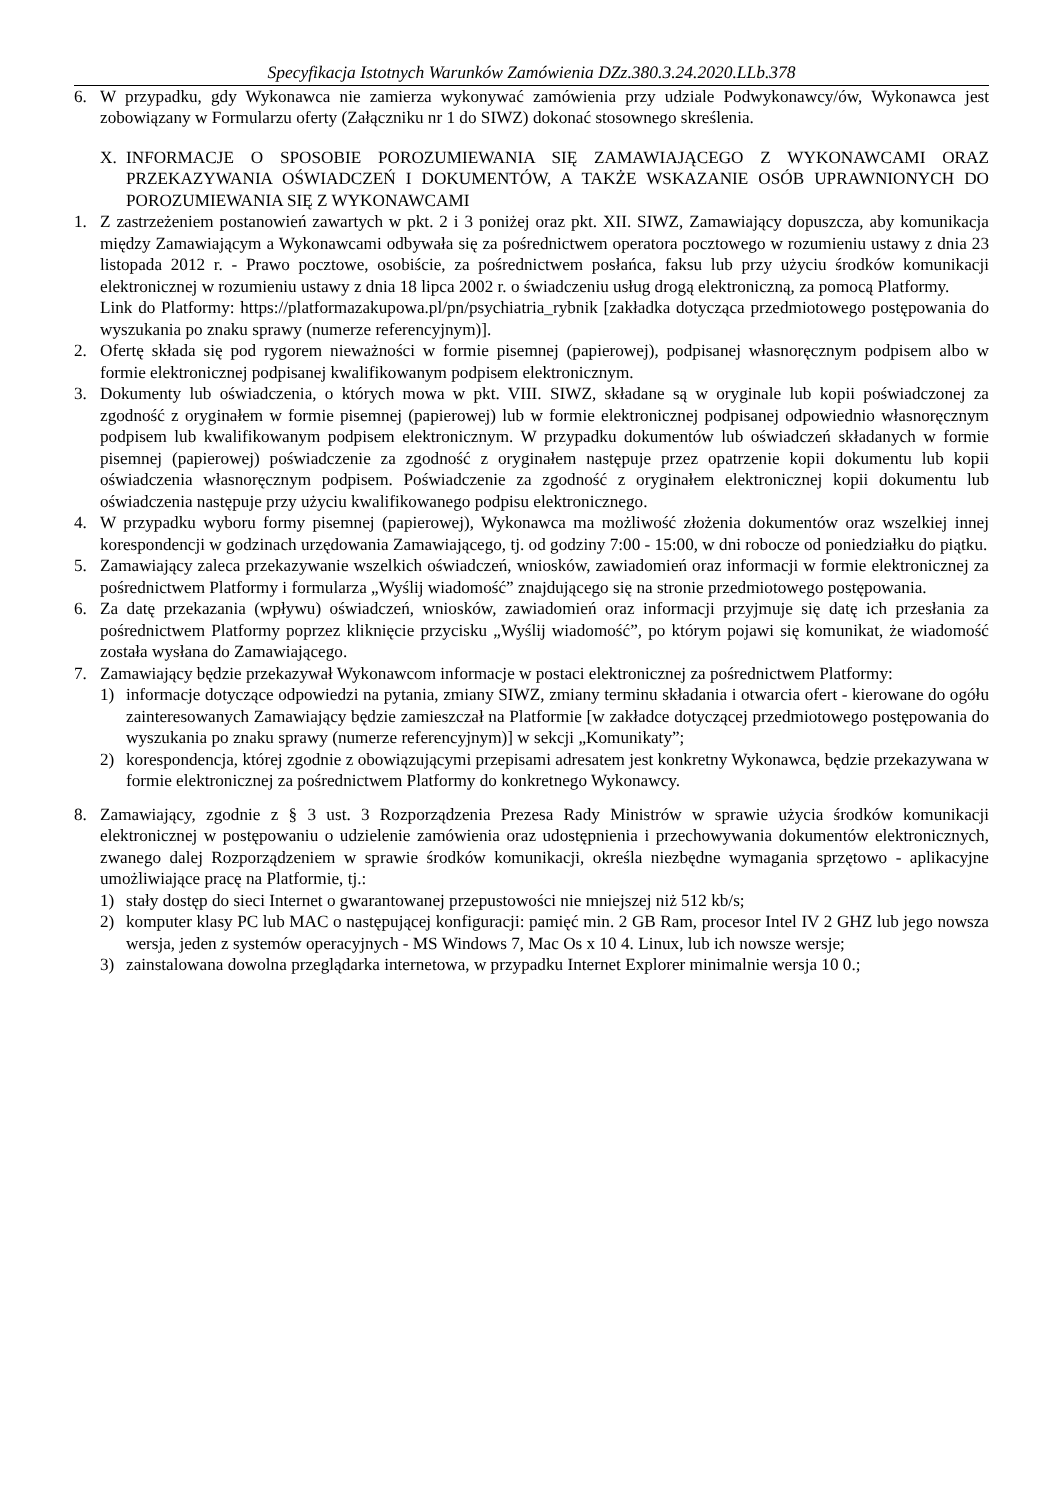Specyfikacja Istotnych Warunków Zamówienia DZz.380.3.24.2020.LLb.378
6. W przypadku, gdy Wykonawca nie zamierza wykonywać zamówienia przy udziale Podwykonawcy/ów, Wykonawca jest zobowiązany w Formularzu oferty (Załączniku nr 1 do SIWZ) dokonać stosownego skreślenia.
X. INFORMACJE O SPOSOBIE POROZUMIEWANIA SIĘ ZAMAWIAJĄCEGO Z WYKONAWCAMI ORAZ PRZEKAZYWANIA OŚWIADCZEŃ I DOKUMENTÓW, A TAKŻE WSKAZANIE OSÓB UPRAWNIONYCH DO POROZUMIEWANIA SIĘ Z WYKONAWCAMI
1. Z zastrzeżeniem postanowień zawartych w pkt. 2 i 3 poniżej oraz pkt. XII. SIWZ, Zamawiający dopuszcza, aby komunikacja między Zamawiającym a Wykonawcami odbywała się za pośrednictwem operatora pocztowego w rozumieniu ustawy z dnia 23 listopada 2012 r. - Prawo pocztowe, osobiście, za pośrednictwem posłańca, faksu lub przy użyciu środków komunikacji elektronicznej w rozumieniu ustawy z dnia 18 lipca 2002 r. o świadczeniu usług drogą elektroniczną, za pomocą Platformy.
Link do Platformy: https://platformazakupowa.pl/pn/psychiatria_rybnik [zakładka dotycząca przedmiotowego postępowania do wyszukania po znaku sprawy (numerze referencyjnym)].
2. Ofertę składa się pod rygorem nieważności w formie pisemnej (papierowej), podpisanej własnoręcznym podpisem albo w formie elektronicznej podpisanej kwalifikowanym podpisem elektronicznym.
3. Dokumenty lub oświadczenia, o których mowa w pkt. VIII. SIWZ, składane są w oryginale lub kopii poświadczonej za zgodność z oryginałem w formie pisemnej (papierowej) lub w formie elektronicznej podpisanej odpowiednio własnoręcznym podpisem lub kwalifikowanym podpisem elektronicznym. W przypadku dokumentów lub oświadczeń składanych w formie pisemnej (papierowej) poświadczenie za zgodność z oryginałem następuje przez opatrzenie kopii dokumentu lub kopii oświadczenia własnoręcznym podpisem. Poświadczenie za zgodność z oryginałem elektronicznej kopii dokumentu lub oświadczenia następuje przy użyciu kwalifikowanego podpisu elektronicznego.
4. W przypadku wyboru formy pisemnej (papierowej), Wykonawca ma możliwość złożenia dokumentów oraz wszelkiej innej korespondencji w godzinach urzędowania Zamawiającego, tj. od godziny 7:00 - 15:00, w dni robocze od poniedziałku do piątku.
5. Zamawiający zaleca przekazywanie wszelkich oświadczeń, wniosków, zawiadomień oraz informacji w formie elektronicznej za pośrednictwem Platformy i formularza „Wyślij wiadomość” znajdującego się na stronie przedmiotowego postępowania.
6. Za datę przekazania (wpływu) oświadczeń, wniosków, zawiadomień oraz informacji przyjmuje się datę ich przesłania za pośrednictwem Platformy poprzez kliknięcie przycisku „Wyślij wiadomość”, po którym pojawi się komunikat, że wiadomość została wysłana do Zamawiającego.
7. Zamawiający będzie przekazywał Wykonawcom informacje w postaci elektronicznej za pośrednictwem Platformy:
1) informacje dotyczące odpowiedzi na pytania, zmiany SIWZ, zmiany terminu składania i otwarcia ofert - kierowane do ogółu zainteresowanych Zamawiający będzie zamieszczał na Platformie [w zakładce dotyczącej przedmiotowego postępowania do wyszukania po znaku sprawy (numerze referencyjnym)] w sekcji „Komunikaty”;
2) korespondencja, której zgodnie z obowiązującymi przepisami adresatem jest konkretny Wykonawca, będzie przekazywana w formie elektronicznej za pośrednictwem Platformy do konkretnego Wykonawcy.
8. Zamawiający, zgodnie z § 3 ust. 3 Rozporządzenia Prezesa Rady Ministrów w sprawie użycia środków komunikacji elektronicznej w postępowaniu o udzielenie zamówienia oraz udostępnienia i przechowywania dokumentów elektronicznych, zwanego dalej Rozporządzeniem w sprawie środków komunikacji, określa niezbędne wymagania sprzętowo - aplikacyjne umożliwiające pracę na Platformie, tj.:
1) stały dostęp do sieci Internet o gwarantowanej przepustowości nie mniejszej niż 512 kb/s;
2) komputer klasy PC lub MAC o następującej konfiguracji: pamięć min. 2 GB Ram, procesor Intel IV 2 GHZ lub jego nowsza wersja, jeden z systemów operacyjnych - MS Windows 7, Mac Os x 10 4. Linux, lub ich nowsze wersje;
3) zainstalowana dowolna przeglądarka internetowa, w przypadku Internet Explorer minimalnie wersja 10 0.;